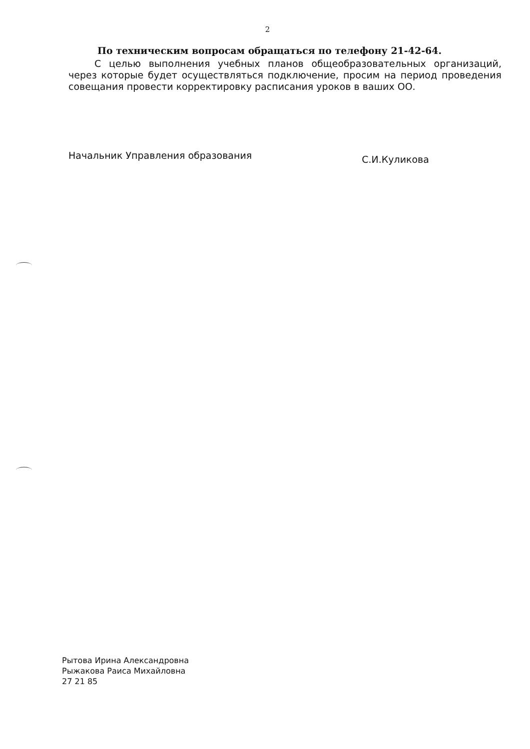2
По техническим вопросам обращаться по телефону 21-42-64.
С целью выполнения учебных планов общеобразовательных организаций, через которые будет осуществляться подключение, просим на период проведения совещания провести корректировку расписания уроков в ваших ОО.
Начальник Управления образования
С.И.Куликова
Рытова Ирина Александровна
Рыжакова Раиса Михайловна
27 21 85